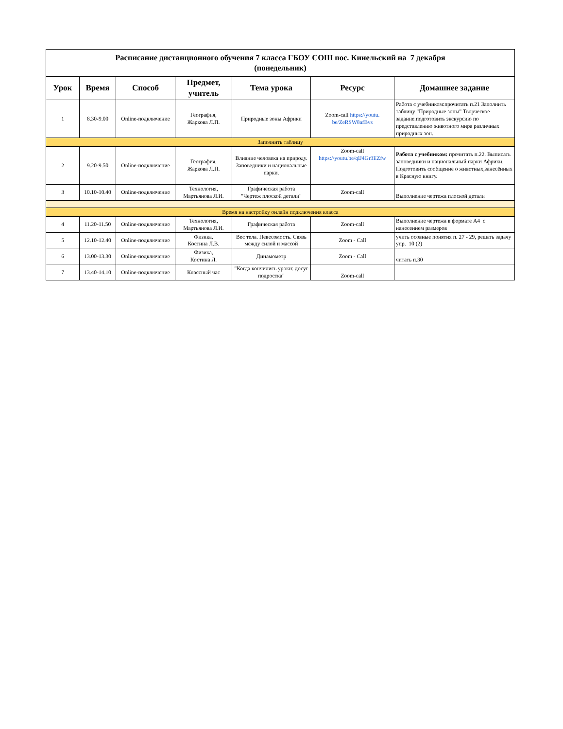| Расписание дистанционного обучения 7 класса ГБОУ СОШ пос. Кинельский на 7 декабря (понедельник) | | | | | | |
| Урок | Время | Способ | Предмет, учитель | Тема урока | Ресурс | Домашнее задание |
| 1 | 8.30-9.00 | Online-подключение | География, Жаркова Л.П. | Природные зоны Африки | Zoom-call https://youtu. be/ZeRSW8afBvs | Работа с учебником:прочитать п.21 Заполнить таблицу "Природные зоны" Творческое задание.подготовить экскурсию по представлению животного мира различных природных зон. |
| Заполнить таблицу | | | | | | |
| 2 | 9.20-9.50 | Online-подключение | География, Жаркова Л.П. | Влияние человека на природу. Заповедники и национальные парки. | Zoom-call https://youtu.be/qlJ4Gr3EZfw | Работа с учебником: прочитать п.22. Выписать заповедники и национальный парки Африки. Подготовить сообщение о животных,занесённых в Красную книгу. |
| 3 | 10.10-10.40 | Online-подключение | Технология, Мартьянова Л.И. | Графическая работа "Чертеж плоской детали" | Zoom-call | Выполнение чертежа плоской детали |
| Время на настройку онлайн подключения класса | | | | | | |
| 4 | 11.20-11.50 | Online-подключение | Технология, Мартьянова Л.И. | Графическая работа | Zoom-call | Выполнение чертежа в формате А4 с нанесением размеров |
| 5 | 12.10-12.40 | Online-подключение | Физика, Костина Л.В. | Вес тела. Невесомость. Связь между силой и массой | Zoom - Call | учить осовные понятия п. 27 - 29, решать задачу упр. 10 (2) |
| 6 | 13.00-13.30 | Online-подключение | Физика, Костина Л. | Динамометр | Zoom - Call | читать п.30 |
| 7 | 13.40-14.10 | Online-подключение | Классный час | "Когда кончились уроки: досуг подростка" | Zoom-call | |